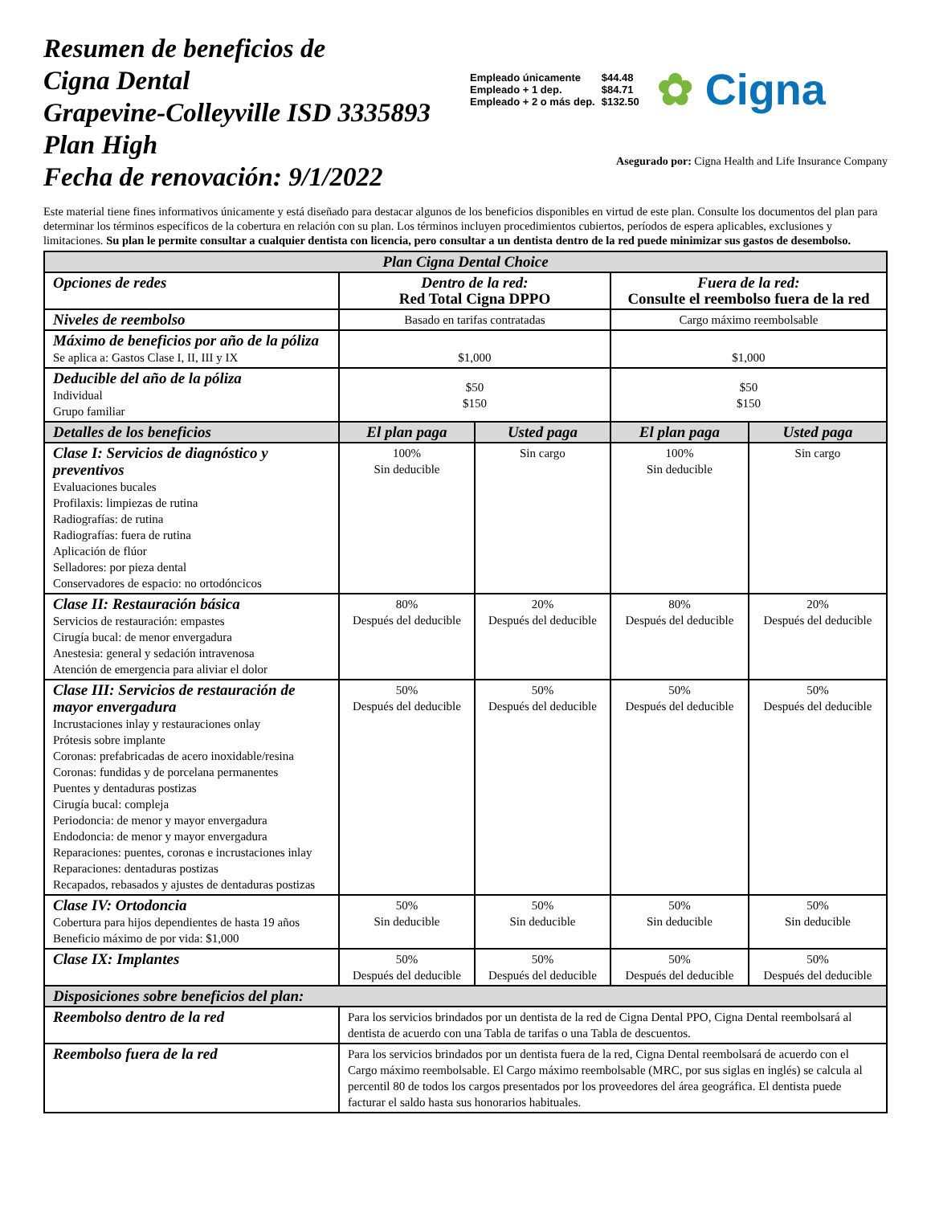Resumen de beneficios de
Cigna Dental
Grapevine-Colleyville ISD 3335893
Plan High
Fecha de renovación: 9/1/2022
| Empleado únicamente | $44.48 |
| Empleado + 1 dep. | $84.71 |
| Empleado + 2 o más dep. | $132.50 |
✿ Cigna
Asegurado por: Cigna Health and Life Insurance Company
Este material tiene fines informativos únicamente y está diseñado para destacar algunos de los beneficios disponibles en virtud de este plan. Consulte los documentos del plan para determinar los términos específicos de la cobertura en relación con su plan. Los términos incluyen procedimientos cubiertos, períodos de espera aplicables, exclusiones y limitaciones. Su plan le permite consultar a cualquier dentista con licencia, pero consultar a un dentista dentro de la red puede minimizar sus gastos de desembolso.
| Plan Cigna Dental Choice | | | | |
| --- | --- | --- | --- | --- |
| Opciones de redes | Dentro de la red: Red Total Cigna DPPO | | Fuera de la red: Consulte el reembolso fuera de la red | |
| Niveles de reembolso | Basado en tarifas contratadas | | Cargo máximo reembolsable | |
| Máximo de beneficios por año de la póliza Se aplica a: Gastos Clase I, II, III y IX | $1,000 | | $1,000 | |
| Deducible del año de la póliza Individual Grupo familiar | $50 $150 | | $50 $150 | |
| Detalles de los beneficios | El plan paga | Usted paga | El plan paga | Usted paga |
| Clase I: Servicios de diagnóstico y preventivos Evaluaciones bucales Profilaxis: limpiezas de rutina Radiografías: de rutina Radiografías: fuera de rutina Aplicación de flúor Selladores: por pieza dental Conservadores de espacio: no ortodóncicos | 100% Sin deducible | Sin cargo | 100% Sin deducible | Sin cargo |
| Clase II: Restauración básica Servicios de restauración: empastes Cirugía bucal: de menor envergadura Anestesia: general y sedación intravenosa Atención de emergencia para aliviar el dolor | 80% Después del deducible | 20% Después del deducible | 80% Después del deducible | 20% Después del deducible |
| Clase III: Servicios de restauración de mayor envergadura Incrustaciones inlay y restauraciones onlay Prótesis sobre implante Coronas: prefabricadas de acero inoxidable/resina Coronas: fundidas y de porcelana permanentes Puentes y dentaduras postizas Cirugía bucal: compleja Periodoncia: de menor y mayor envergadura Endodoncia: de menor y mayor envergadura Reparaciones: puentes, coronas e incrustaciones inlay Reparaciones: dentaduras postizas Recapados, rebasados y ajustes de dentaduras postizas | 50% Después del deducible | 50% Después del deducible | 50% Después del deducible | 50% Después del deducible |
| Clase IV: Ortodoncia Cobertura para hijos dependientes de hasta 19 años Beneficio máximo de por vida: $1,000 | 50% Sin deducible | 50% Sin deducible | 50% Sin deducible | 50% Sin deducible |
| Clase IX: Implantes | 50% Después del deducible | 50% Después del deducible | 50% Después del deducible | 50% Después del deducible |
| Disposiciones sobre beneficios del plan: | | | | |
| Reembolso dentro de la red | Para los servicios brindados por un dentista de la red de Cigna Dental PPO, Cigna Dental reembolsará al dentista de acuerdo con una Tabla de tarifas o una Tabla de descuentos. | | | |
| Reembolso fuera de la red | Para los servicios brindados por un dentista fuera de la red, Cigna Dental reembolsará de acuerdo con el Cargo máximo reembolsable. El Cargo máximo reembolsable (MRC, por sus siglas en inglés) se calcula al percentil 80 de todos los cargos presentados por los proveedores del área geográfica. El dentista puede facturar el saldo hasta sus honorarios habituales. | | | |